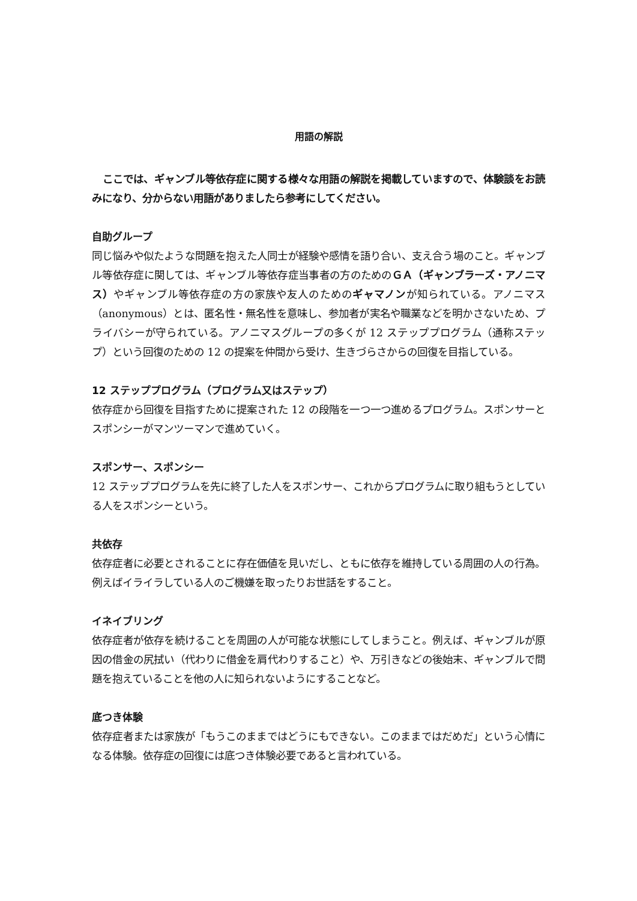用語の解説
ここでは、ギャンブル等依存症に関する様々な用語の解説を掲載していますので、体験談をお読みになり、分からない用語がありましたら参考にしてください。
自助グループ
同じ悩みや似たような問題を抱えた人同士が経験や感情を語り合い、支え合う場のこと。ギャンブル等依存症に関しては、ギャンブル等依存症当事者の方のためのＧＡ（ギャンブラーズ・アノニマス）やギャンブル等依存症の方の家族や友人のためのギャマノンが知られている。アノニマス（anonymous）とは、匿名性・無名性を意味し、参加者が実名や職業などを明かさないため、プライバシーが守られている。アノニマスグループの多くが 12 ステッププログラム（通称ステップ）という回復のための 12 の提案を仲間から受け、生きづらさからの回復を目指している。
12 ステッププログラム（プログラム又はステップ）
依存症から回復を目指すために提案された 12 の段階を一つ一つ進めるプログラム。スポンサーとスポンシーがマンツーマンで進めていく。
スポンサー、スポンシー
12 ステッププログラムを先に終了した人をスポンサー、これからプログラムに取り組もうとしている人をスポンシーという。
共依存
依存症者に必要とされることに存在価値を見いだし、ともに依存を維持している周囲の人の行為。例えばイライラしている人のご機嫌を取ったりお世話をすること。
イネイブリング
依存症者が依存を続けることを周囲の人が可能な状態にしてしまうこと。例えば、ギャンブルが原因の借金の尻拭い（代わりに借金を肩代わりすること）や、万引きなどの後始末、ギャンブルで問題を抱えていることを他の人に知られないようにすることなど。
底つき体験
依存症者または家族が「もうこのままではどうにもできない。このままではだめだ」という心情になる体験。依存症の回復には底つき体験必要であると言われている。